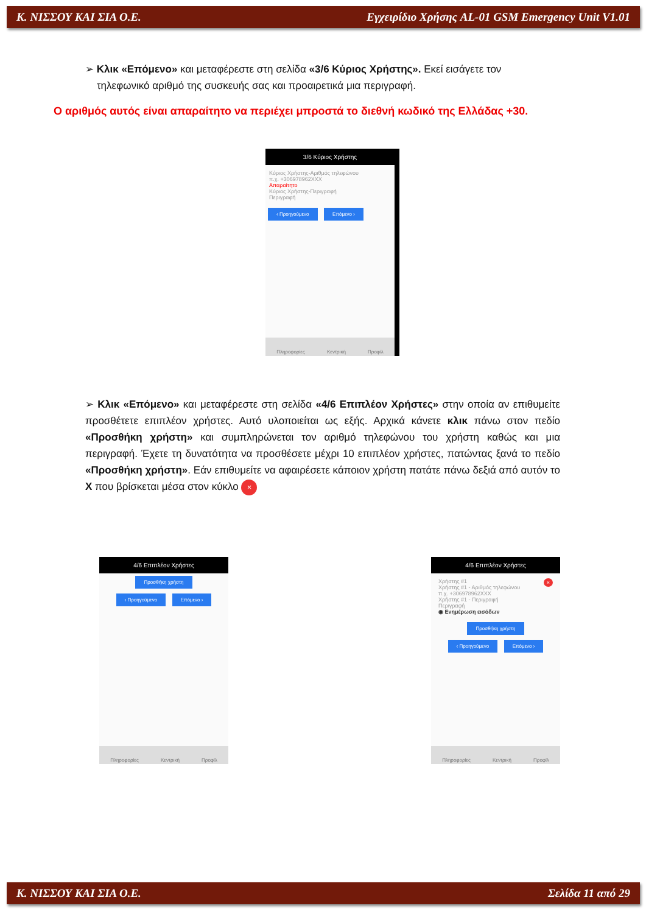Κ. ΝΙΣΣΟΥ ΚΑΙ ΣΙΑ Ο.Ε. Εγχειρίδιο Χρήσης AL-01 GSM Emergency Unit V1.01
➢ Κλικ «Επόμενο» και μεταφέρεστε στη σελίδα «3/6 Κύριος Χρήστης». Εκεί εισάγετε τον
τηλεφωνικό αριθμό της συσκευής σας και προαιρετικά μια περιγραφή.
Ο αριθμός αυτός είναι απαραίτητο να περιέχει μπροστά το διεθνή κωδικό της Ελλάδας +30.
3/6 Κύριος Χρήστης
Κύριος Χρήστης-Αριθμός τηλεφώνου
π.χ. +306978962XXX
Απαραίτητο
Κύριος Χρήστης-Περιγραφή
Περιγραφή
‹ Προηγούμενο Επόμενο ›
Πληροφορίες Κεντρική Προφίλ
➢ Κλικ «Επόμενο» και μεταφέρεστε στη σελίδα «4/6 Επιπλέον Χρήστες» στην οποία αν επιθυμείτε προσθέτετε επιπλέον χρήστες. Αυτό υλοποιείται ως εξής. Αρχικά κάνετε κλικ πάνω στον πεδίο «Προσθήκη χρήστη» και συμπληρώνεται τον αριθμό τηλεφώνου του χρήστη καθώς και μια περιγραφή. Έχετε τη δυνατότητα να προσθέσετε μέχρι 10 επιπλέον χρήστες, πατώντας ξανά το πεδίο «Προσθήκη χρήστη». Εάν επιθυμείτε να αφαιρέσετε κάποιον χρήστη πατάτε πάνω δεξιά από αυτόν το Χ που βρίσκεται μέσα στον κύκλο ×
4/6 Επιπλέον Χρήστες
Προσθήκη χρήστη
‹ Προηγούμενο Επόμενο ›
Πληροφορίες Κεντρική Προφίλ
4/6 Επιπλέον Χρήστες
Χρήστης #1 ×
Χρήστης #1 - Αριθμός τηλεφώνου
π.χ. +306978962XXX
Χρήστης #1 - Περιγραφή
Περιγραφή
◉ Ενημέρωση εισόδων
Προσθήκη χρήστη
‹ Προηγούμενο Επόμενο ›
Πληροφορίες Κεντρική Προφίλ
Κ. ΝΙΣΣΟΥ ΚΑΙ ΣΙΑ Ο.Ε. Σελίδα 11 από 29